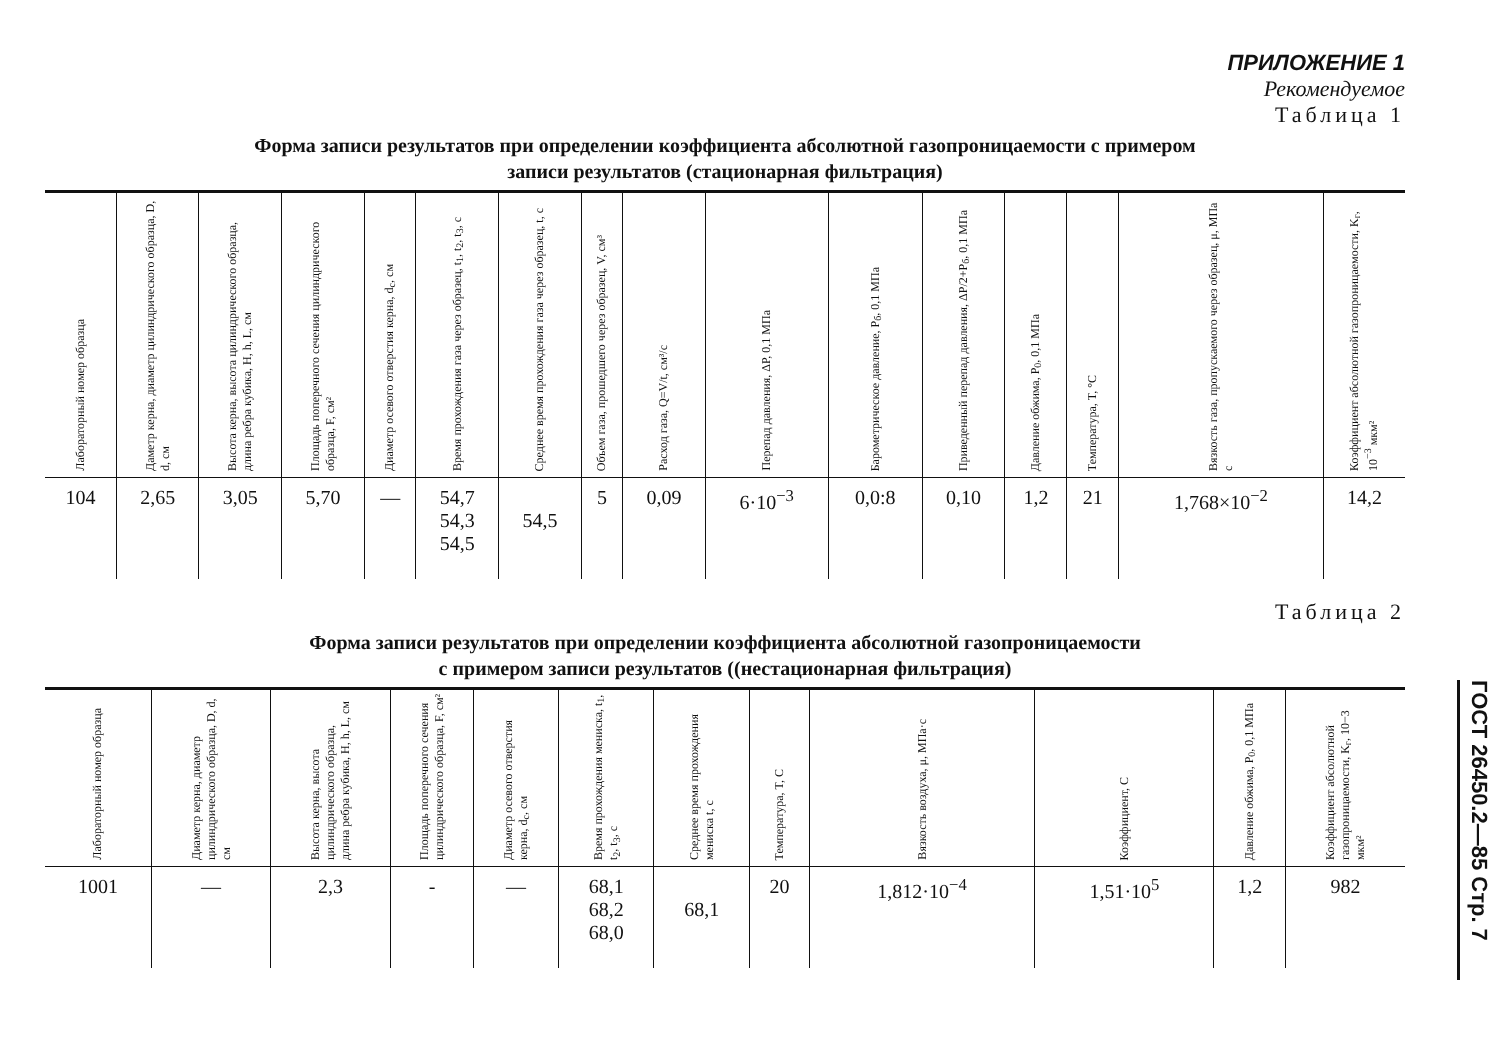ПРИЛОЖЕНИЕ 1
Рекомендуемое
Таблица 1
Форма записи результатов при определении коэффициента абсолютной газопроницаемости с примером
записи результатов (стационарная фильтрация)
| Лабораторный номер образца | Даметр керна, диаметр цилиндрического образца, D, d, см | Высота керна, высота цилиндрического образца, длина ребра кубика, H, h, L, см | Площадь поперечного сечения цилиндрического образца, F, см² | Диаметр осевого отверстия керна, d<sub>c</sub>, см | Время прохождения газа через образец, t<sub>1</sub>, t<sub>2</sub>, t<sub>3</sub>, с | Среднее время прохождения газа через образец, t, с | Объем газа, прошедшего через образец, V, см³ | Расход газа, Q=V/t, см³/с | Перепад давления, ΔP, 0,1 МПа | Барометрическое давление, P<sub>б</sub>, 0,1 МПа | Приведенный перепад давления, ΔP/2+P<sub>б</sub>, 0,1 МПа | Давление обжима, P<sub>0</sub>, 0,1 МПа | Температура, T, °C | Вязкость газа, пропускаемого через образец, μ, МПа с | Коэффициент абсолютной газопроницаемости, K<sub>г</sub>, 10<sup>−3</sup> мкм² |
| --- | --- | --- | --- | --- | --- | --- | --- | --- | --- | --- | --- | --- | --- | --- | --- |
| 104 | 2,65 | 3,05 | 5,70 | — | 54,7 54,3 54,5 | 54,5 | 5 | 0,09 | 6·10<sup>−3</sup> | 0,0:8 | 0,10 | 1,2 | 21 | 1,768×10<sup>−2</sup> | 14,2 |
Таблица 2
Форма записи результатов при определении коэффициента абсолютной газопроницаемости
с примером записи результатов ((нестационарная фильтрация)
| Лабораторный номер образца | Диаметр керна, диаметр цилиндрического образца, D, d, см | Высота керна, высота цилиндрического образца, длина ребра кубика, H, h, L, см | Площадь поперечного сечения цилиндрического образца, F, см² | Диаметр осевого отверстия керна, d<sub>c</sub>, см | Время прохождения мениска, t<sub>1</sub>, t<sub>2</sub>, t<sub>3</sub>, с | Среднее время прохождения мениска t, с | Температура, T, C | Вязкость воздуха, μ, МПа·с | Коэффициент, C | Давление обжима, P<sub>0</sub>, 0,1 МПа | Коэффициент абсолютной газопроницаемости, K<sub>г</sub>, 10−3 мкм² |
| --- | --- | --- | --- | --- | --- | --- | --- | --- | --- | --- | --- |
| 1001 | — | 2,3 | - | — | 68,1 68,2 68,0 | 68,1 | 20 | 1,812·10<sup>−4</sup> | 1,51·10<sup>5</sup> | 1,2 | 982 |
ГОСТ 26450.2—85 Стр. 7